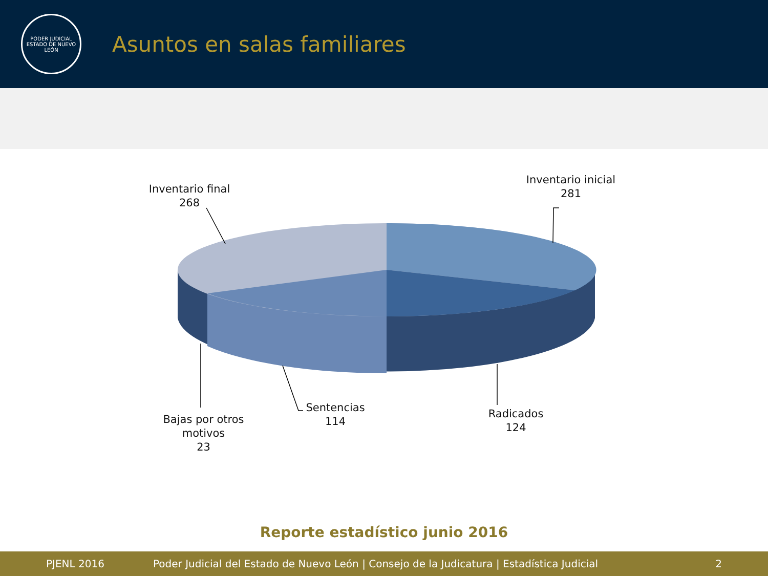PODER JUDICIAL
ESTADO DE NUEVO LEÓN
Asuntos en salas familiares
Inventario final
268
Inventario inicial
281
Bajas por otros motivos
23
Sentencias
114
Radicados
124
Reporte estadístico junio 2016
PJENL 2016 Poder Judicial del Estado de Nuevo León | Consejo de la Judicatura | Estadística Judicial 2